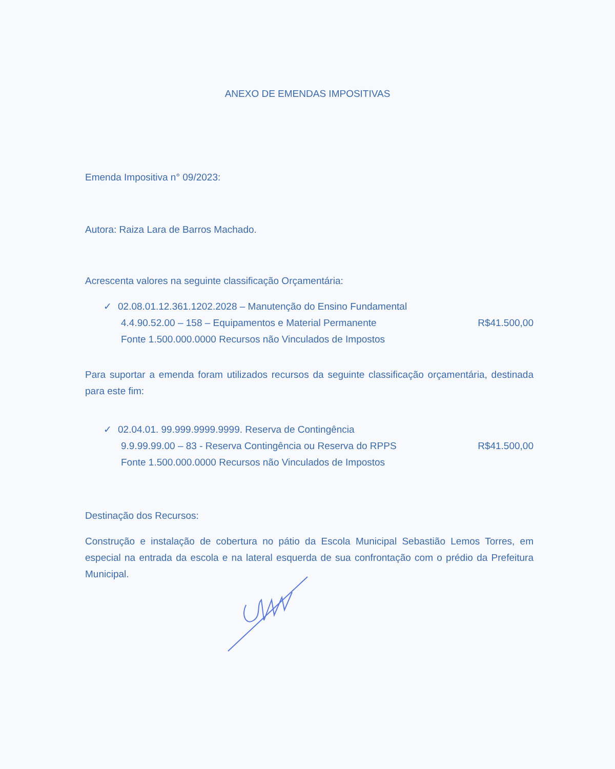ANEXO DE EMENDAS IMPOSITIVAS
Emenda Impositiva n° 09/2023:
Autora: Raiza Lara de Barros Machado.
Acrescenta valores na seguinte classificação Orçamentária:
✓ 02.08.01.12.361.1202.2028 – Manutenção do Ensino Fundamental
4.4.90.52.00 – 158 – Equipamentos e Material Permanente R$41.500,00
Fonte 1.500.000.0000 Recursos não Vinculados de Impostos
Para suportar a emenda foram utilizados recursos da seguinte classificação orçamentária, destinada para este fim:
✓ 02.04.01. 99.999.9999.9999. Reserva de Contingência
9.9.99.99.00 – 83 - Reserva Contingência ou Reserva do RPPS R$41.500,00
Fonte 1.500.000.0000 Recursos não Vinculados de Impostos
Destinação dos Recursos:
Construção e instalação de cobertura no pátio da Escola Municipal Sebastião Lemos Torres, em especial na entrada da escola e na lateral esquerda de sua confrontação com o prédio da Prefeitura Municipal.